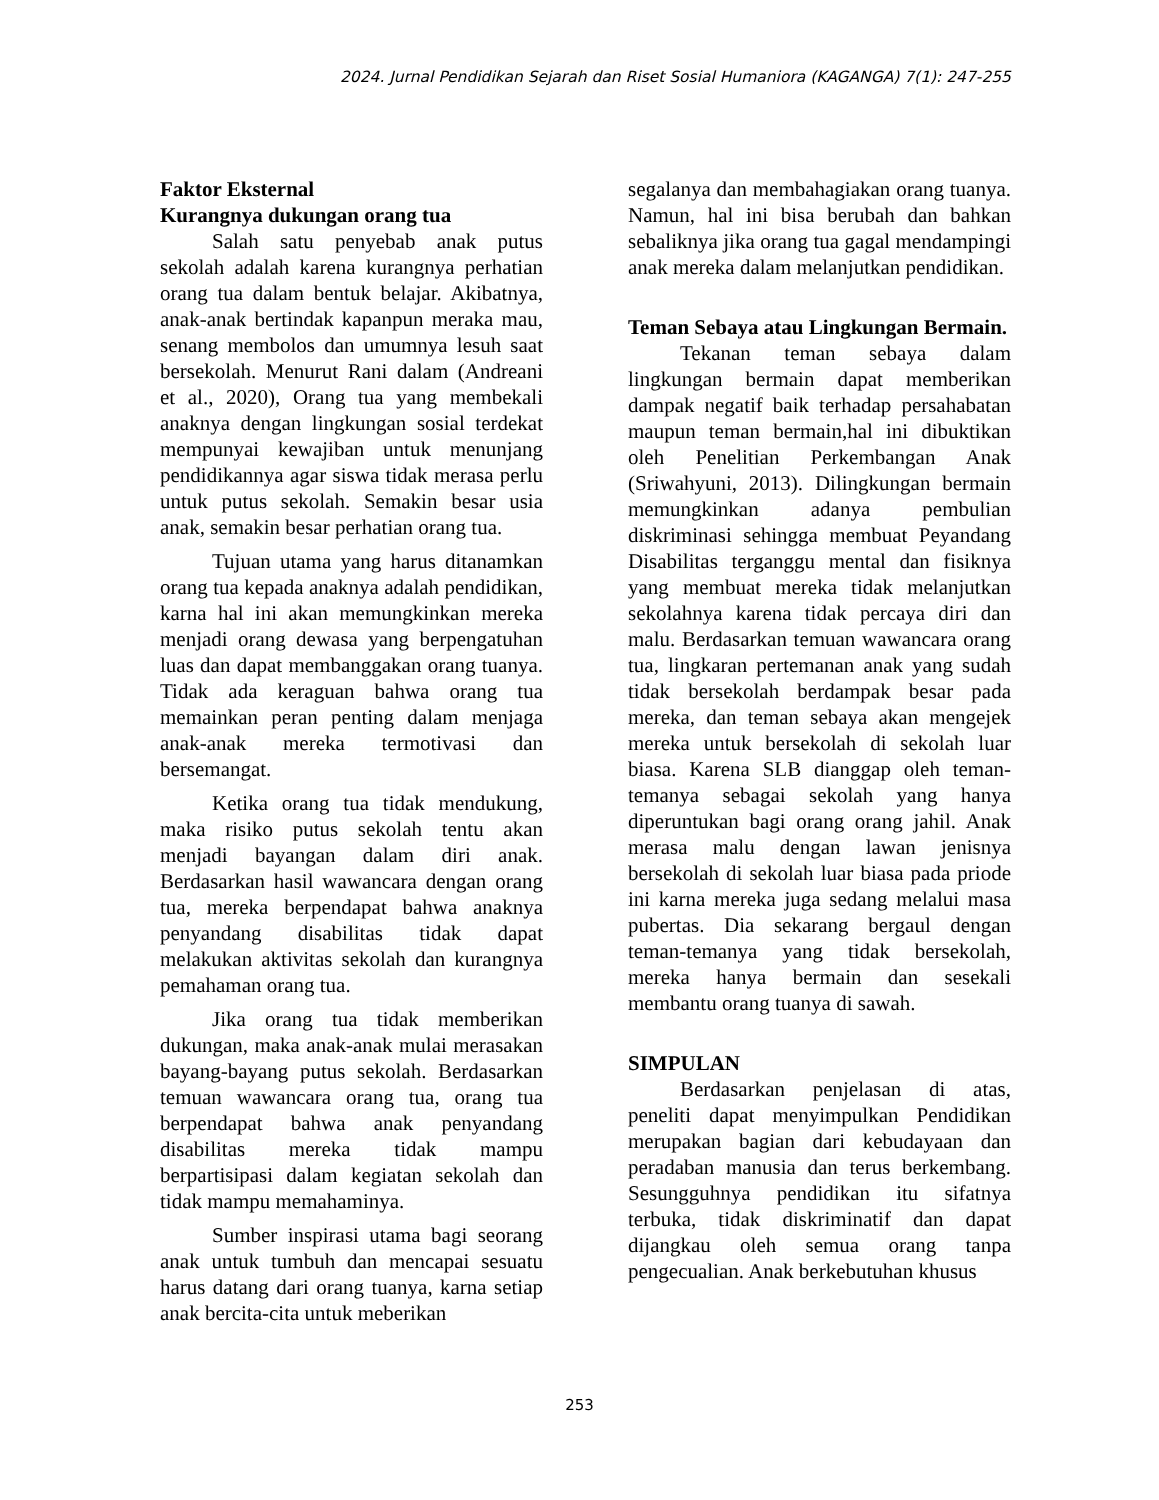2024. Jurnal Pendidikan Sejarah dan Riset Sosial Humaniora (KAGANGA) 7(1): 247-255
Faktor Eksternal
Kurangnya dukungan orang tua
Salah satu penyebab anak putus sekolah adalah karena kurangnya perhatian orang tua dalam bentuk belajar. Akibatnya, anak-anak bertindak kapanpun meraka mau, senang membolos dan umumnya lesuh saat bersekolah. Menurut Rani dalam (Andreani et al., 2020), Orang tua yang membekali anaknya dengan lingkungan sosial terdekat mempunyai kewajiban untuk menunjang pendidikannya agar siswa tidak merasa perlu untuk putus sekolah. Semakin besar usia anak, semakin besar perhatian orang tua.
Tujuan utama yang harus ditanamkan orang tua kepada anaknya adalah pendidikan, karna hal ini akan memungkinkan mereka menjadi orang dewasa yang berpengatuhan luas dan dapat membanggakan orang tuanya. Tidak ada keraguan bahwa orang tua memainkan peran penting dalam menjaga anak-anak mereka termotivasi dan bersemangat.
Ketika orang tua tidak mendukung, maka risiko putus sekolah tentu akan menjadi bayangan dalam diri anak. Berdasarkan hasil wawancara dengan orang tua, mereka berpendapat bahwa anaknya penyandang disabilitas tidak dapat melakukan aktivitas sekolah dan kurangnya pemahaman orang tua.
Jika orang tua tidak memberikan dukungan, maka anak-anak mulai merasakan bayang-bayang putus sekolah. Berdasarkan temuan wawancara orang tua, orang tua berpendapat bahwa anak penyandang disabilitas mereka tidak mampu berpartisipasi dalam kegiatan sekolah dan tidak mampu memahaminya.
Sumber inspirasi utama bagi seorang anak untuk tumbuh dan mencapai sesuatu harus datang dari orang tuanya, karna setiap anak bercita-cita untuk meberikan
segalanya dan membahagiakan orang tuanya. Namun, hal ini bisa berubah dan bahkan sebaliknya jika orang tua gagal mendampingi anak mereka dalam melanjutkan pendidikan.
Teman Sebaya atau Lingkungan Bermain.
Tekanan teman sebaya dalam lingkungan bermain dapat memberikan dampak negatif baik terhadap persahabatan maupun teman bermain,hal ini dibuktikan oleh Penelitian Perkembangan Anak (Sriwahyuni, 2013). Dilingkungan bermain memungkinkan adanya pembulian diskriminasi sehingga membuat Peyandang Disabilitas terganggu mental dan fisiknya yang membuat mereka tidak melanjutkan sekolahnya karena tidak percaya diri dan malu. Berdasarkan temuan wawancara orang tua, lingkaran pertemanan anak yang sudah tidak bersekolah berdampak besar pada mereka, dan teman sebaya akan mengejek mereka untuk bersekolah di sekolah luar biasa. Karena SLB dianggap oleh teman-temanya sebagai sekolah yang hanya diperuntukan bagi orang orang jahil. Anak merasa malu dengan lawan jenisnya bersekolah di sekolah luar biasa pada priode ini karna mereka juga sedang melalui masa pubertas. Dia sekarang bergaul dengan teman-temanya yang tidak bersekolah, mereka hanya bermain dan sesekali membantu orang tuanya di sawah.
SIMPULAN
Berdasarkan penjelasan di atas, peneliti dapat menyimpulkan Pendidikan merupakan bagian dari kebudayaan dan peradaban manusia dan terus berkembang. Sesungguhnya pendidikan itu sifatnya terbuka, tidak diskriminatif dan dapat dijangkau oleh semua orang tanpa pengecualian. Anak berkebutuhan khusus
253